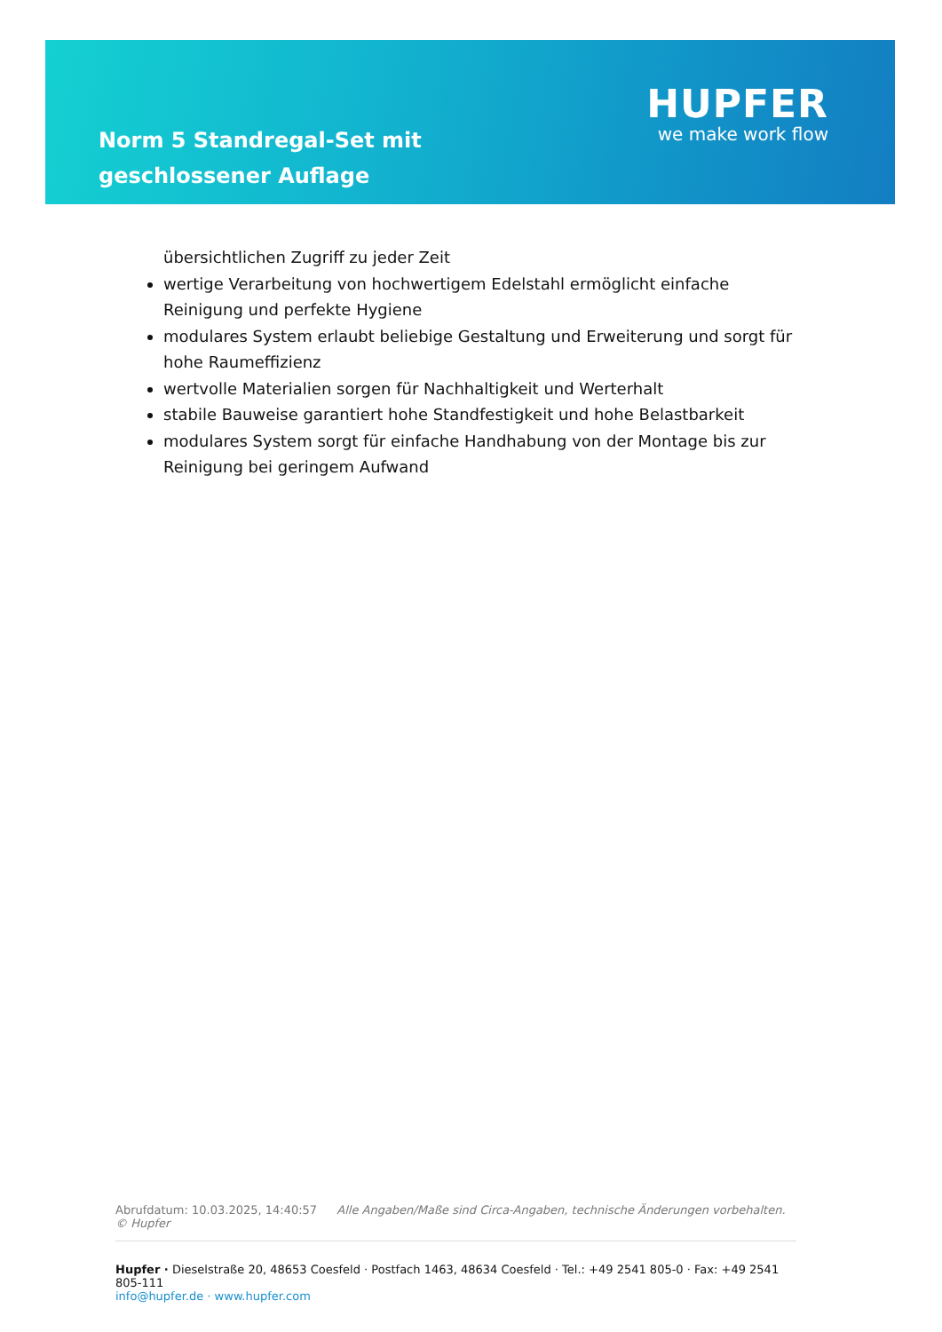Norm 5 Standregal-Set mit geschlossener Auflage
HUPFER
we make work flow
übersichtlichen Zugriff zu jeder Zeit
wertige Verarbeitung von hochwertigem Edelstahl ermöglicht einfache Reinigung und perfekte Hygiene
modulares System erlaubt beliebige Gestaltung und Erweiterung und sorgt für hohe Raumeffizienz
wertvolle Materialien sorgen für Nachhaltigkeit und Werterhalt
stabile Bauweise garantiert hohe Standfestigkeit und hohe Belastbarkeit
modulares System sorgt für einfache Handhabung von der Montage bis zur Reinigung bei geringem Aufwand
Abrufdatum: 10.03.2025, 14:40:57 Alle Angaben/Maße sind Circa-Angaben, technische Änderungen vorbehalten. © Hupfer
Hupfer · Dieselstraße 20, 48653 Coesfeld · Postfach 1463, 48634 Coesfeld · Tel.: +49 2541 805-0 · Fax: +49 2541 805-111
info@hupfer.de · www.hupfer.com